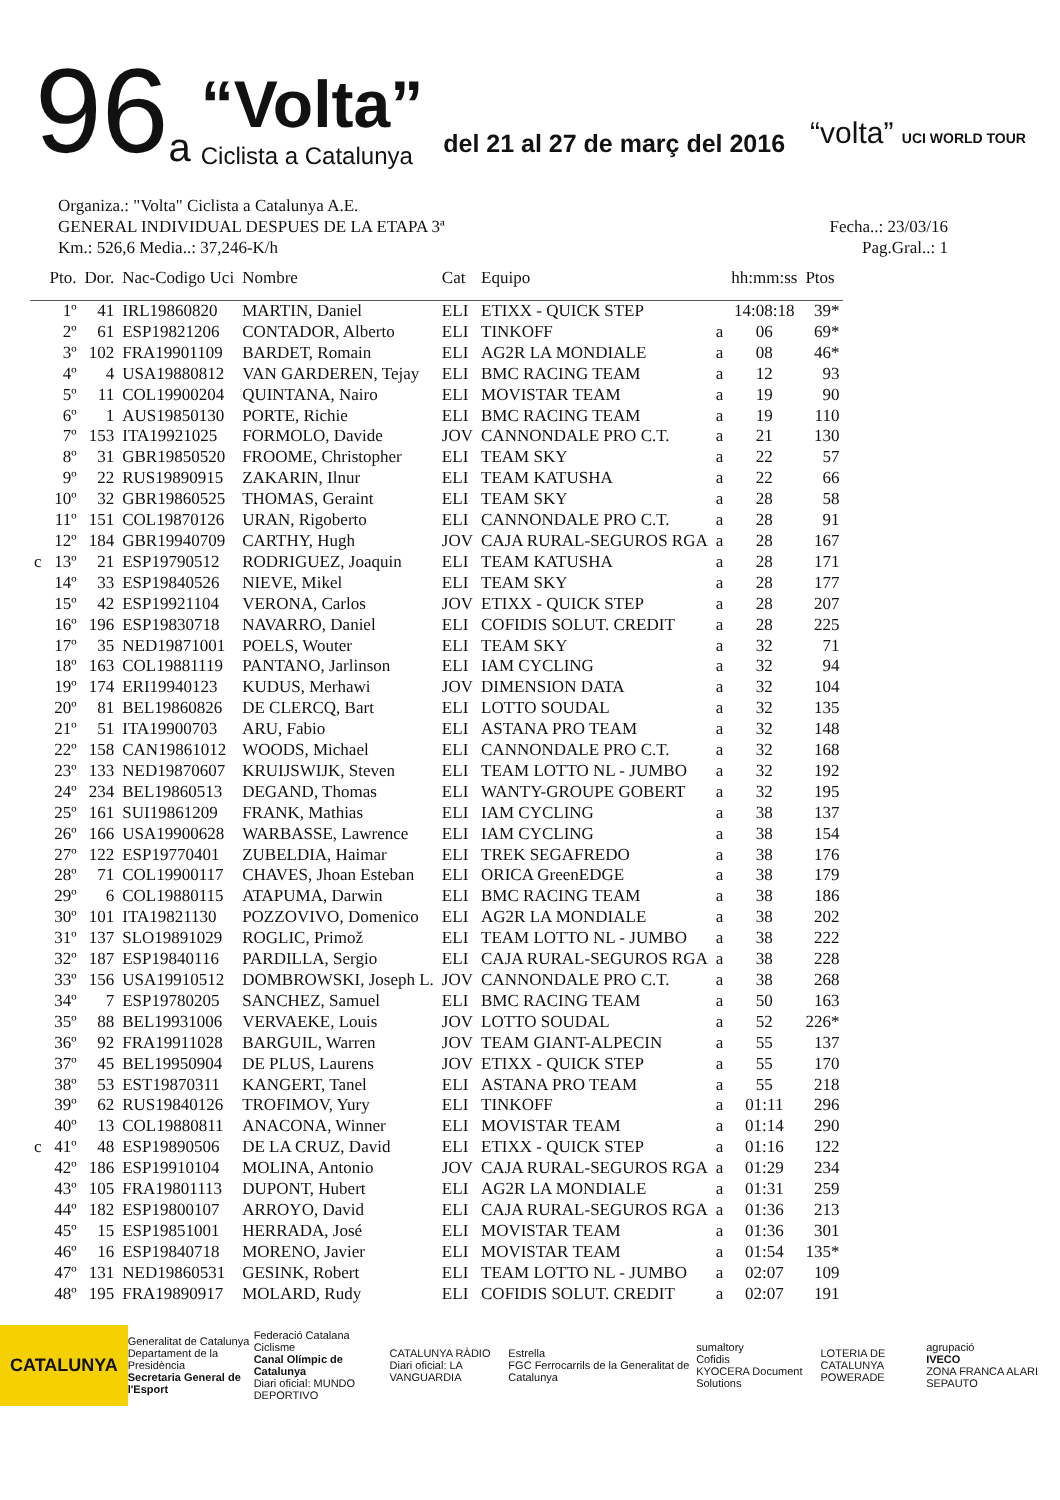96 a
“Volta”
Ciclista a Catalunya
del 21 al 27 de març del 2016
“volta” UCI WORLD TOUR
Organiza.: "Volta" Ciclista a Catalunya A.E.
GENERAL INDIVIDUAL DESPUES DE LA ETAPA 3ª Fecha..: 23/03/16
Km.: 526,6 Media..: 37,246-K/h Pag.Gral..: 1
| | Pto. | Dor. | Nac-Codigo Uci | Nombre | Cat | Equipo | | hh:mm:ss | Ptos |
| --- | --- | --- | --- | --- | --- | --- | --- | --- | --- |
| | 1º | 41 | IRL19860820 | MARTIN, Daniel | ELI | ETIXX - QUICK STEP | | 14:08:18 | 39* |
| | 2º | 61 | ESP19821206 | CONTADOR, Alberto | ELI | TINKOFF | a | 06 | 69* |
| | 3º | 102 | FRA19901109 | BARDET, Romain | ELI | AG2R LA MONDIALE | a | 08 | 46* |
| | 4º | 4 | USA19880812 | VAN GARDEREN, Tejay | ELI | BMC RACING TEAM | a | 12 | 93 |
| | 5º | 11 | COL19900204 | QUINTANA, Nairo | ELI | MOVISTAR TEAM | a | 19 | 90 |
| | 6º | 1 | AUS19850130 | PORTE, Richie | ELI | BMC RACING TEAM | a | 19 | 110 |
| | 7º | 153 | ITA19921025 | FORMOLO, Davide | JOV | CANNONDALE PRO C.T. | a | 21 | 130 |
| | 8º | 31 | GBR19850520 | FROOME, Christopher | ELI | TEAM SKY | a | 22 | 57 |
| | 9º | 22 | RUS19890915 | ZAKARIN, Ilnur | ELI | TEAM KATUSHA | a | 22 | 66 |
| | 10º | 32 | GBR19860525 | THOMAS, Geraint | ELI | TEAM SKY | a | 28 | 58 |
| | 11º | 151 | COL19870126 | URAN, Rigoberto | ELI | CANNONDALE PRO C.T. | a | 28 | 91 |
| | 12º | 184 | GBR19940709 | CARTHY, Hugh | JOV | CAJA RURAL-SEGUROS RGA | a | 28 | 167 |
| c | 13º | 21 | ESP19790512 | RODRIGUEZ, Joaquin | ELI | TEAM KATUSHA | a | 28 | 171 |
| | 14º | 33 | ESP19840526 | NIEVE, Mikel | ELI | TEAM SKY | a | 28 | 177 |
| | 15º | 42 | ESP19921104 | VERONA, Carlos | JOV | ETIXX - QUICK STEP | a | 28 | 207 |
| | 16º | 196 | ESP19830718 | NAVARRO, Daniel | ELI | COFIDIS SOLUT. CREDIT | a | 28 | 225 |
| | 17º | 35 | NED19871001 | POELS, Wouter | ELI | TEAM SKY | a | 32 | 71 |
| | 18º | 163 | COL19881119 | PANTANO, Jarlinson | ELI | IAM CYCLING | a | 32 | 94 |
| | 19º | 174 | ERI19940123 | KUDUS, Merhawi | JOV | DIMENSION DATA | a | 32 | 104 |
| | 20º | 81 | BEL19860826 | DE CLERCQ, Bart | ELI | LOTTO SOUDAL | a | 32 | 135 |
| | 21º | 51 | ITA19900703 | ARU, Fabio | ELI | ASTANA PRO TEAM | a | 32 | 148 |
| | 22º | 158 | CAN19861012 | WOODS, Michael | ELI | CANNONDALE PRO C.T. | a | 32 | 168 |
| | 23º | 133 | NED19870607 | KRUIJSWIJK, Steven | ELI | TEAM LOTTO NL - JUMBO | a | 32 | 192 |
| | 24º | 234 | BEL19860513 | DEGAND, Thomas | ELI | WANTY-GROUPE GOBERT | a | 32 | 195 |
| | 25º | 161 | SUI19861209 | FRANK, Mathias | ELI | IAM CYCLING | a | 38 | 137 |
| | 26º | 166 | USA19900628 | WARBASSE, Lawrence | ELI | IAM CYCLING | a | 38 | 154 |
| | 27º | 122 | ESP19770401 | ZUBELDIA, Haimar | ELI | TREK SEGAFREDO | a | 38 | 176 |
| | 28º | 71 | COL19900117 | CHAVES, Jhoan Esteban | ELI | ORICA GreenEDGE | a | 38 | 179 |
| | 29º | 6 | COL19880115 | ATAPUMA, Darwin | ELI | BMC RACING TEAM | a | 38 | 186 |
| | 30º | 101 | ITA19821130 | POZZOVIVO, Domenico | ELI | AG2R LA MONDIALE | a | 38 | 202 |
| | 31º | 137 | SLO19891029 | ROGLIC, Primož | ELI | TEAM LOTTO NL - JUMBO | a | 38 | 222 |
| | 32º | 187 | ESP19840116 | PARDILLA, Sergio | ELI | CAJA RURAL-SEGUROS RGA | a | 38 | 228 |
| | 33º | 156 | USA19910512 | DOMBROWSKI, Joseph L. | JOV | CANNONDALE PRO C.T. | a | 38 | 268 |
| | 34º | 7 | ESP19780205 | SANCHEZ, Samuel | ELI | BMC RACING TEAM | a | 50 | 163 |
| | 35º | 88 | BEL19931006 | VERVAEKE, Louis | JOV | LOTTO SOUDAL | a | 52 | 226* |
| | 36º | 92 | FRA19911028 | BARGUIL, Warren | JOV | TEAM GIANT-ALPECIN | a | 55 | 137 |
| | 37º | 45 | BEL19950904 | DE PLUS, Laurens | JOV | ETIXX - QUICK STEP | a | 55 | 170 |
| | 38º | 53 | EST19870311 | KANGERT, Tanel | ELI | ASTANA PRO TEAM | a | 55 | 218 |
| | 39º | 62 | RUS19840126 | TROFIMOV, Yury | ELI | TINKOFF | a | 01:11 | 296 |
| | 40º | 13 | COL19880811 | ANACONA, Winner | ELI | MOVISTAR TEAM | a | 01:14 | 290 |
| c | 41º | 48 | ESP19890506 | DE LA CRUZ, David | ELI | ETIXX - QUICK STEP | a | 01:16 | 122 |
| | 42º | 186 | ESP19910104 | MOLINA, Antonio | JOV | CAJA RURAL-SEGUROS RGA | a | 01:29 | 234 |
| | 43º | 105 | FRA19801113 | DUPONT, Hubert | ELI | AG2R LA MONDIALE | a | 01:31 | 259 |
| | 44º | 182 | ESP19800107 | ARROYO, David | ELI | CAJA RURAL-SEGUROS RGA | a | 01:36 | 213 |
| | 45º | 15 | ESP19851001 | HERRADA, José | ELI | MOVISTAR TEAM | a | 01:36 | 301 |
| | 46º | 16 | ESP19840718 | MORENO, Javier | ELI | MOVISTAR TEAM | a | 01:54 | 135* |
| | 47º | 131 | NED19860531 | GESINK, Robert | ELI | TEAM LOTTO NL - JUMBO | a | 02:07 | 109 |
| | 48º | 195 | FRA19890917 | MOLARD, Rudy | ELI | COFIDIS SOLUT. CREDIT | a | 02:07 | 191 |
CATALUNYA
Generalitat de Catalunya
Departament de la Presidència
Secretaria General de l'Esport
Federació Catalana Ciclisme
Canal Olímpic de Catalunya
Diari oficial: MUNDO DEPORTIVO
CATALUNYA RÀDIO
Diari oficial: LA VANGUARDIA
Estrella
FGC Ferrocarrils de la Generalitat de Catalunya
sumaltory
Cofidis
KYOCERA Document Solutions
LOTERIA DE CATALUNYA
POWERADE
agrupació
IVECO
ZONA FRANCA ALARI SEPAUTO